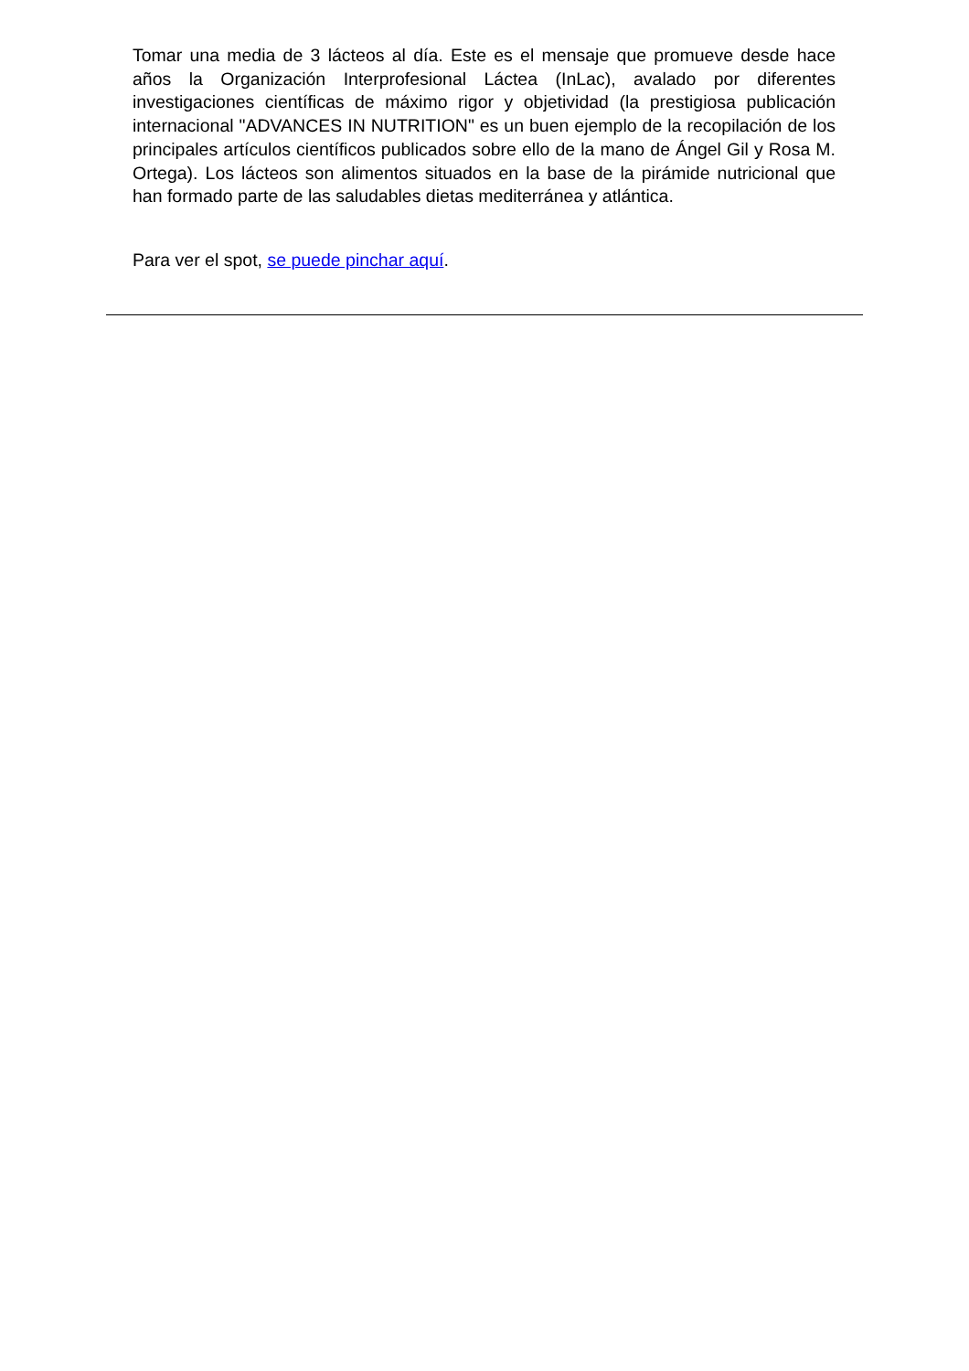Tomar una media de 3 lácteos al día. Este es el mensaje que promueve desde hace años la Organización Interprofesional Láctea (InLac), avalado por diferentes investigaciones científicas de máximo rigor y objetividad (la prestigiosa publicación internacional "ADVANCES IN NUTRITION" es un buen ejemplo de la recopilación de los principales artículos científicos publicados sobre ello de la mano de Ángel Gil y Rosa M. Ortega). Los lácteos son alimentos situados en la base de la pirámide nutricional que han formado parte de las saludables dietas mediterránea y atlántica.
Para ver el spot, se puede pinchar aquí.